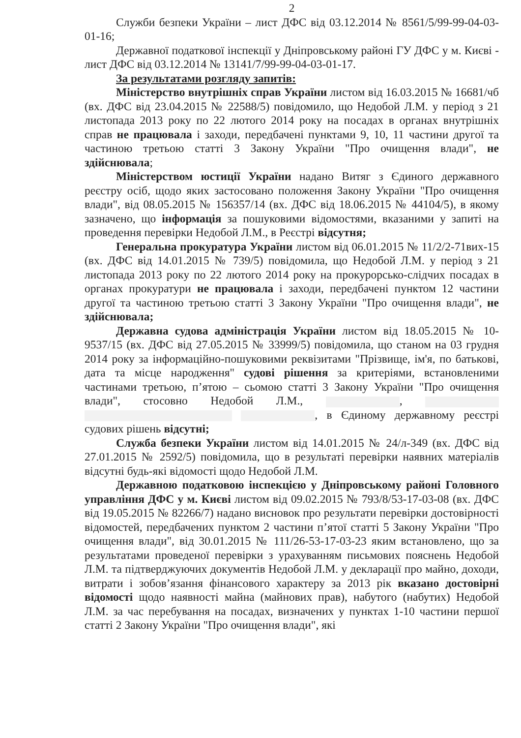2
Служби безпеки України – лист ДФС від 03.12.2014 № 8561/5/99-99-04-03-01-16;
Державної податкової інспекції у Дніпровському районі ГУ ДФС у м. Києві - лист ДФС від 03.12.2014 № 13141/7/99-99-04-03-01-17.
За результатами розгляду запитів:
Міністерство внутрішніх справ України листом від 16.03.2015 № 16681/чб (вх. ДФС від 23.04.2015 № 22588/5) повідомило, що Недобой Л.М. у період з 21 листопада 2013 року по 22 лютого 2014 року на посадах в органах внутрішніх справ не працювала і заходи, передбачені пунктами 9, 10, 11 частини другої та частиною третьою статті 3 Закону України "Про очищення влади", не здійснювала;
Міністерством юстиції України надано Витяг з Єдиного державного реєстру осіб, щодо яких застосовано положення Закону України "Про очищення влади", від 08.05.2015 № 156357/14 (вх. ДФС від 18.06.2015 № 44104/5), в якому зазначено, що інформація за пошуковими відомостями, вказаними у запиті на проведення перевірки Недобой Л.М., в Реєстрі відсутня;
Генеральна прокуратура України листом від 06.01.2015 № 11/2/2-71вих-15 (вх. ДФС від 14.01.2015 № 739/5) повідомила, що Недобой Л.М. у період з 21 листопада 2013 року по 22 лютого 2014 року на прокурорсько-слідчих посадах в органах прокуратури не працювала і заходи, передбачені пунктом 12 частини другої та частиною третьою статті 3 Закону України "Про очищення влади", не здійснювала;
Державна судова адміністрація України листом від 18.05.2015 № 10-9537/15 (вх. ДФС від 27.05.2015 № 33999/5) повідомила, що станом на 03 грудня 2014 року за інформаційно-пошуковими реквізитами "Прізвище, ім'я, по батькові, дата та місце народження" судові рішення за критеріями, встановленими частинами третьою, п’ятою – сьомою статті 3 Закону України "Про очищення влади", стосовно Недобой Л.М., , , в Єдиному державному реєстрі судових рішень відсутні;
Служба безпеки України листом від 14.01.2015 № 24/л-349 (вх. ДФС від 27.01.2015 № 2592/5) повідомила, що в результаті перевірки наявних матеріалів відсутні будь-які відомості щодо Недобой Л.М.
Державною податковою інспекцією у Дніпровському районі Головного управління ДФС у м. Києві листом від 09.02.2015 № 793/8/53-17-03-08 (вх. ДФС від 19.05.2015 № 82266/7) надано висновок про результати перевірки достовірності відомостей, передбачених пунктом 2 частини п’ятої статті 5 Закону України "Про очищення влади", від 30.01.2015 № 111/26-53-17-03-23 яким встановлено, що за результатами проведеної перевірки з урахуванням письмових пояснень Недобой Л.М. та підтверджуючих документів Недобой Л.М. у декларації про майно, доходи, витрати і зобов’язання фінансового характеру за 2013 рік вказано достовірні відомості щодо наявності майна (майнових прав), набутого (набутих) Недобой Л.М. за час перебування на посадах, визначених у пунктах 1-10 частини першої статті 2 Закону України "Про очищення влади", які